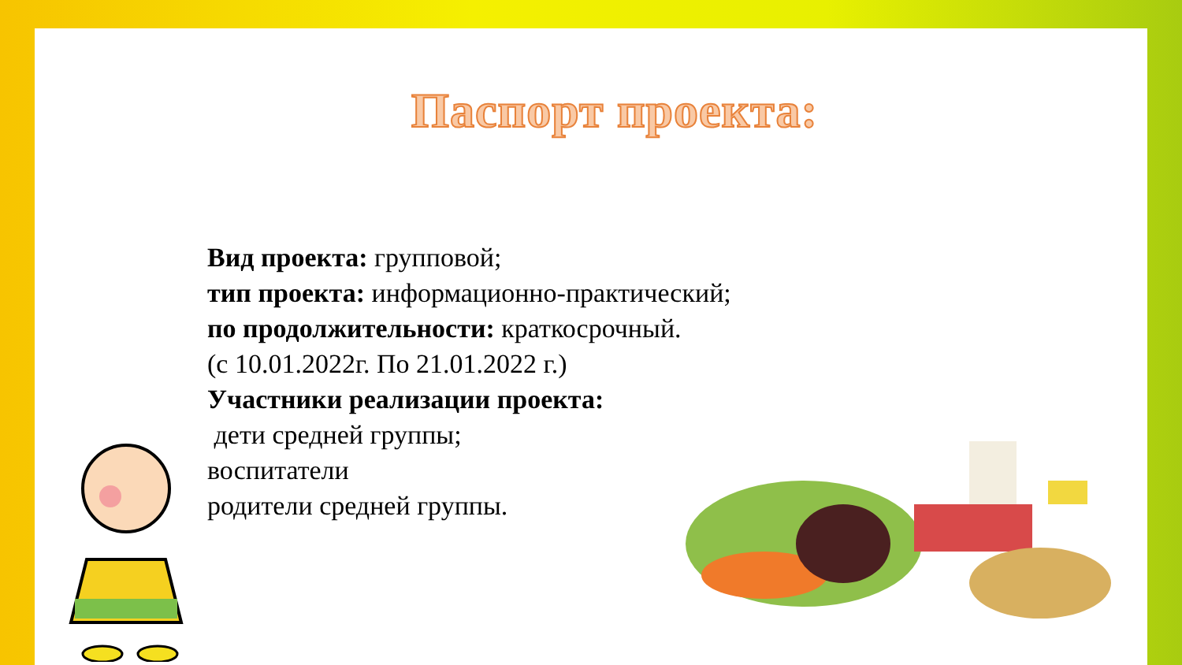Паспорт проекта:
Вид проекта: групповой;
тип проекта: информационно-практический;
по продолжительности: краткосрочный.
(с 10.01.2022г. По 21.01.2022 г.)
Участники реализации проекта:
дети средней группы;
воспитатели
родители средней группы.